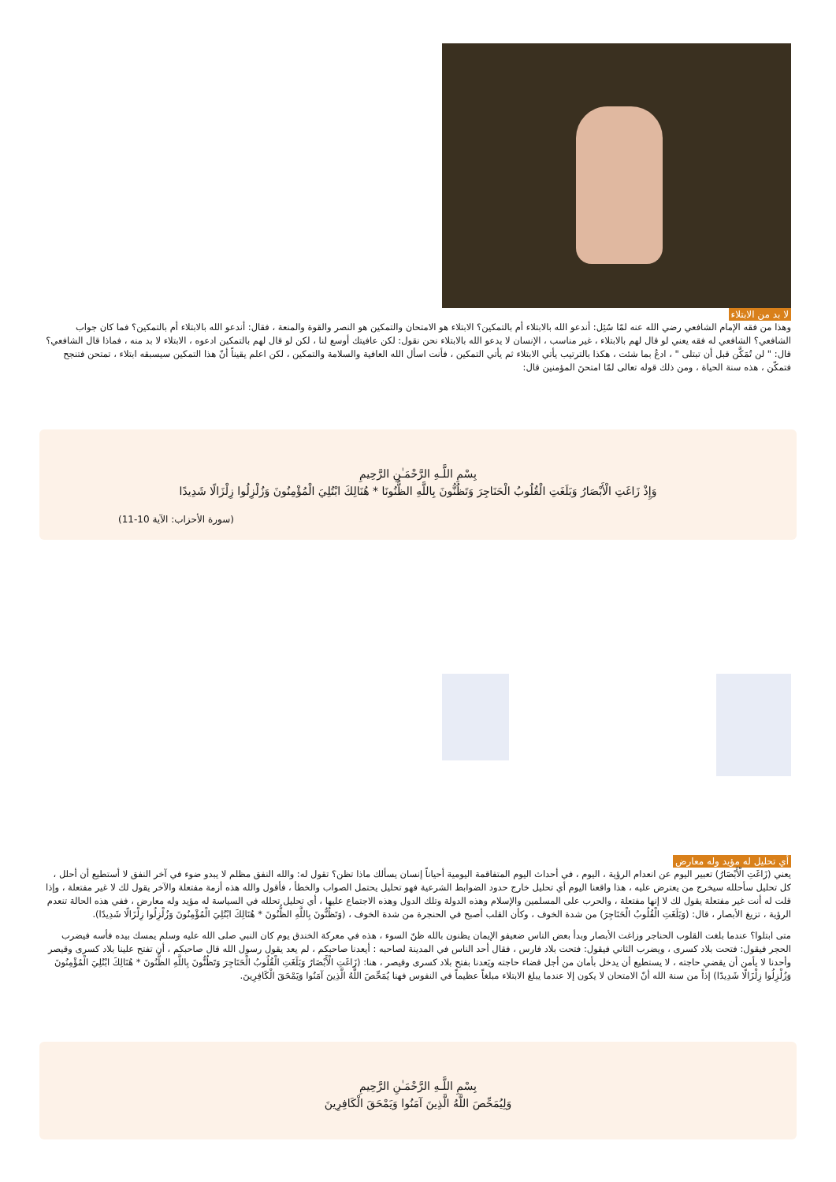لا بد من الابتلاء
وهذا من فقه الإمام الشافعي رضي الله عنه لمّا سُئِل: أندعو الله بالابتلاء أم بالتمكين؟ الابتلاء هو الامتحان والتمكين هو النصر والقوة والمنعة ، فقال: أندعو الله بالابتلاء أم بالتمكين؟ فما كان جواب الشافعي؟ الشافعي له فقه يعني لو قال لهم بالابتلاء ، غير مناسب ، الإنسان لا يدعو الله بالابتلاء نحن نقول: لكن عافيتك أوسع لنا ، لكن لو قال لهم بالتمكين ادعوه ، الابتلاء لا بد منه ، فماذا قال الشافعي؟ قال: " لن تُمَكَّن قبل أن تبتلى " ، ادعُ بما شئت ، هكذا بالترتيب يأتي الابتلاء ثم يأتي التمكين ، فأنت اسأل الله العافية والسلامة والتمكين ، لكن اعلم يقيناً أنّ هذا التمكين سيسبقه ابتلاء ، تمتحن فتنجح فتمكّن ، هذه سنة الحياة ، ومن ذلك قوله تعالى لمّا امتحنَ المؤمنين قال:
بِسْمِ اللَّـهِ الرَّحْمَـٰنِ الرَّحِيمِ
وَإِذْ زَاغَتِ الْأَبْصَارُ وَبَلَغَتِ الْقُلُوبُ الْحَنَاجِرَ وَتَظُنُّونَ بِاللَّهِ الظُّنُونَا * هُنَالِكَ ابْتُلِيَ الْمُؤْمِنُونَ وَزُلْزِلُوا زِلْزَالًا شَدِيدًا
(سورة الأحزاب: الآية 10-11)
أي تحليل له مؤيد وله معارض
يعني (زَاغَتِ الْأَبْصَارُ) تعبير اليوم عن انعدام الرؤية ، اليوم ، في أحداث اليوم المتفاقمة اليومية أحياناً إنسان يسألك ماذا تظن؟ تقول له: والله النفق مظلم لا يبدو ضوء في آخر النفق لا أستطيع أن أحلل ، كل تحليل سأحلله سيخرج من يعترض عليه ، هذا واقعنا اليوم أي تحليل خارج حدود الضوابط الشرعية فهو تحليل يحتمل الصواب والخطأ ، فأقول والله هذه أزمة مفتعلة والآخر يقول لك لا غير مفتعلة ، وإذا قلت له أنت غير مفتعلة يقول لك لا إنها مفتعلة ، والحرب على المسلمين والإسلام وهذه الدولة وتلك الدول وهذه الاجتماع عليها ، أي تحليل تحلله في السياسة له مؤيد وله معارض ، ففي هذه الحالة تنعدم الرؤية ، تزيغ الأبصار ، قال: (وَبَلَغَتِ الْقُلُوبُ الْحَنَاجِرَ) من شدة الخوف ، وكأن القلب أصبح في الحنجرة من شدة الخوف ، (وَتَظُنُّونَ بِاللَّهِ الظُّنُونَ * هُنَالِكَ ابْتُلِيَ الْمُؤْمِنُونَ وَزُلْزِلُوا زِلْزَالًا شَدِيدًا).
متى ابتلوا؟ عندما بلغت القلوب الحناجر وزاغت الأبصار وبدأ بعض الناس ضعيفو الإيمان يظنون بالله ظنّ السوء ، هذه في معركة الخندق يوم كان النبي صلى الله عليه وسلم يمسك بيده فأسه فيضرب الحجر فيقول: فتحت بلاد كسرى ، ويضرب الثاني فيقول: فتحت بلاد فارس ، فقال أحد الناس في المدينة لصاحبه : أيعدنا صاحبكم ، لم يعد يقول رسول الله قال صاحبكم ، أن تفتح علينا بلاد كسرى وقيصر وأحدنا لا يأمن أن يقضي حاجته ، لا يستطيع أن يدخل بأمان من أجل قضاء حاجته ويَعدنا بفتح بلاد كسرى وقيصر ، هنا: (زَاغَتِ الْأَبْصَارُ وَبَلَغَتِ الْقُلُوبُ الْحَنَاجِرَ وَتَظُنُّونَ بِاللَّهِ الظُّنُونَ * هُنَالِكَ ابْتُلِيَ الْمُؤْمِنُونَ وَزُلْزِلُوا زِلْزَالًا شَدِيدًا) إذاً من سنة الله أنّ الامتحان لا يكون إلا عندما يبلغ الابتلاء مبلغاً عظيماً في النفوس فهنا يُمَحِّصَ اللَّهُ الَّذِينَ آمَنُوا وَيَمْحَقَ الْكَافِرِينَ.
بِسْمِ اللَّـهِ الرَّحْمَـٰنِ الرَّحِيمِ
وَلِيُمَحِّصَ اللَّهُ الَّذِينَ آمَنُوا وَيَمْحَقَ الْكَافِرِينَ